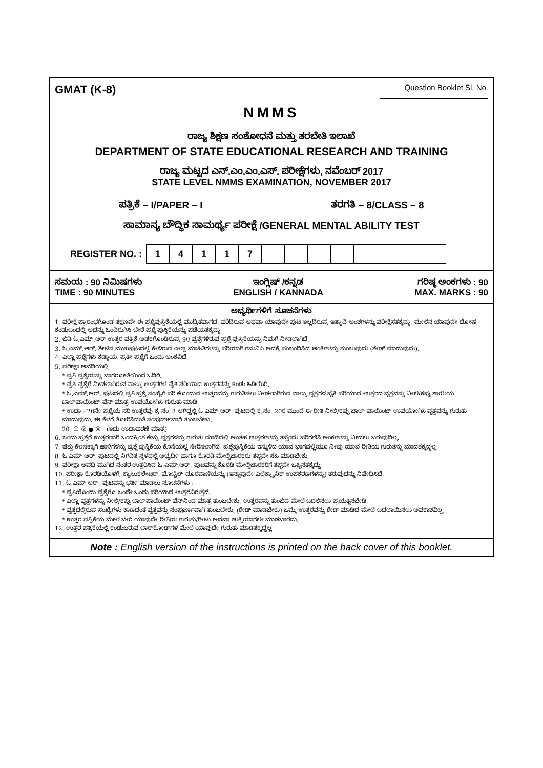GMAT (K-8) Question Booklet Sl. No.
NMMS
ರಾಜ್ಯ ಶಿಕ್ಷಣ ಸಂಶೋಧನೆ ಮತ್ತು ತರಬೇತಿ ಇಲಾಖೆ
DEPARTMENT OF STATE EDUCATIONAL RESEARCH AND TRAINING
ರಾಜ್ಯ ಮಟ್ಟದ ಎನ್.ಎಂ.ಎಂ.ಎಸ್. ಪರೀಕ್ಷೆಗಳು, ನವೆಂಬರ್ 2017
STATE LEVEL NMMS EXAMINATION, NOVEMBER 2017
ಪತ್ರಿಕೆ – I/PAPER – I ತರಗತಿ – 8/CLASS – 8
ಸಾಮಾನ್ಯ ಬೌದ್ಧಿಕ ಸಾಮರ್ಥ್ಯ ಪರೀಕ್ಷೆ /GENERAL MENTAL ABILITY TEST
REGISTER NO. :
| 1 | 4 | 1 | 1 | 7 | | | | | | | | |
ಸಮಯ : 90 ನಿಮಿಷಗಳು
TIME : 90 MINUTES
ಇಂಗ್ಲಿಷ್ /ಕನ್ನಡ
ENGLISH / KANNADA
ಗರಿಷ್ಠ ಅಂಕಗಳು : 90
MAX. MARKS : 90
ಅಭ್ಯರ್ಥಿಗಳಿಗೆ ಸೂಚನೆಗಳು
1. ಪರೀಕ್ಷೆ ಪ್ರಾರಂಭಗೊಂಡ ತಕ್ಷಣವೇ ಈ ಪ್ರಶ್ನೆಪುಸ್ತಿಕೆಯಲ್ಲಿ ಮುದ್ರಿತವಾಗದ, ಹರಿದಿರುವ ಅಥವಾ ಯಾವುದೇ ಪುಟ ಇಲ್ಲದಿರುವ, ಇತ್ಯಾದಿ ಅಂಶಗಳನ್ನು ಪರೀಕ್ಷಿಸತಕ್ಕದ್ದು. ಮೇಲಿನ ಯಾವುದೇ ದೋಷ ಕಂಡುಬಂದಲ್ಲಿ ಅದನ್ನು ಹಿಂದಿರುಗಿಸಿ ಬೇರೆ ಪ್ರಶ್ನೆ ಪುಸ್ತಿಕೆಯನ್ನು ಪಡೆಯತಕ್ಕದ್ದು.
2. ಬಿಡಿ ಓ.ಎಮ್.ಆರ್ ಉತ್ತರ ಪತ್ರಿಕೆ ಅಡಕಗೊಂಡಿರುವ, 90 ಪ್ರಶ್ನೆಗಳಿರುವ ಪ್ರಶ್ನೆ ಪುಸ್ತಿಕೆಯನ್ನು ನಿಮಗೆ ನೀಡಲಾಗಿದೆ.
3. ಓ.ಎಮ್.ಆರ್. ಶೀಟಿನ ಮುಖಪುಟದಲ್ಲಿ ಕೇಳಿರುವ ಎಲ್ಲಾ ಮಾಹಿತಿಗಳನ್ನು ಸರಿಯಾಗಿ ಗಮನಿಸಿ ಅದಕ್ಕೆ ಸಂಬಂಧಿಸಿದ ಅಂಕಿಗಳನ್ನು ತುಂಬುವುದು (ಶೇಡ್ ಮಾಡುವುದು).
4. ಎಲ್ಲಾ ಪ್ರಶ್ನೆಗಳು ಕಡ್ಡಾಯ. ಪ್ರತೀ ಪ್ರಶ್ನೆಗೆ ಒಂದು ಅಂಕವಿದೆ.
5. ಪರೀಕ್ಷಾ ಅವಧಿಯಲ್ಲಿ
* ಪ್ರತಿ ಪ್ರಶ್ನೆಯನ್ನು ಜಾಗರೂಕತೆಯಿಂದ ಓದಿರಿ.
* ಪ್ರತಿ ಪ್ರಶ್ನೆಗೆ ನೀಡಲಾಗಿರುವ ನಾಲ್ಕು ಉತ್ತರಗಳ ಪೈಕಿ ಸರಿಯಾದ ಉತ್ತರವನ್ನು ಕಂಡು ಹಿಡಿಯಿರಿ.
* ಓ.ಎಮ್.ಆರ್. ಪುಟದಲ್ಲಿ ಪ್ರತಿ ಪ್ರಶ್ನೆ ಸಂಖ್ಯೆಗೆ ಸರಿ ಹೊಂದುವ ಉತ್ತರವನ್ನು ಗುರುತಿಸಲು ನೀಡಲಾಗಿರುವ ನಾಲ್ಕು ವೃತ್ತಗಳ ಪೈಕಿ ಸರಿಯಾದ ಉತ್ತರದ ವೃತ್ತವನ್ನು ನೀಲಿ/ಕಪ್ಪು ಶಾಯಿಯ ಬಾಲ್‌ಪಾಯಿಂಟ್ ಪೆನ್ ಮಾತ್ರ ಉಪಯೋಗಿಸಿ ಗುರುತು ಮಾಡಿ.
* ಉದಾ : 20ನೇ ಪ್ರಶ್ನೆಯ ಸರಿ ಉತ್ತರವು ಕ್ರ.ಸಂ. 3 ಆಗಿದ್ದಲ್ಲಿ ಓ.ಎಮ್.ಆರ್. ಪುಟದಲ್ಲಿ ಕ್ರ.ಸಂ. 20ರ ಮುಂದೆ ಈ ರೀತಿ ನೀಲಿ/ಕಪ್ಪು ಬಾಲ್ ಪಾಯಿಂಟ್ ಉಪಯೋಗಿಸಿ ವೃತ್ತವನ್ನು ಗುರುತು ಮಾಡುವುದು. ಈ ಕೆಳಗೆ ತೋರಿಸಿದಂತೆ ಸಂಪೂರ್ಣವಾಗಿ ತುಂಬಬೇಕು.
20. ① ② ● ④ (ಇದು ಉದಾಹರಣೆ ಮಾತ್ರ)
6. ಒಂದು ಪ್ರಶ್ನೆಗೆ ಉತ್ತರವಾಗಿ ಒಂದಕ್ಕಿಂತ ಹೆಚ್ಚು ವೃತ್ತಗಳನ್ನು ಗುರುತು ಮಾಡಿದಲ್ಲಿ ಅಂತಹ ಉತ್ತರಗಳನ್ನು ತಪ್ಪೆಂದು ಪರಿಗಣಿಸಿ ಅಂಕಗಳನ್ನು ನೀಡಲು ಬರುವುದಿಲ್ಲ.
7. ಚಿತ್ತು ಕೆಲಸಕ್ಕಾಗಿ ಹಾಳೆಗಳನ್ನು ಪ್ರಶ್ನೆ ಪುಸ್ತಿಕೆಯ ಕೊನೆಯಲ್ಲಿ ಸೇರಿಸಲಾಗಿದೆ. ಪ್ರಶ್ನೆಪುಸ್ತಿಕೆಯ ಇನ್ನುಳಿದ ಯಾವ ಭಾಗದಲ್ಲಿಯೂ ನೀವು ಯಾವ ರೀತಿಯ ಗುರುತನ್ನು ಮಾಡತಕ್ಕದ್ದಲ್ಲ.
8. ಓ.ಎಮ್.ಆರ್. ಪುಟದಲ್ಲಿ ನಿಗದಿತ ಸ್ಥಳದಲ್ಲಿ ಅಭ್ಯರ್ಥಿ ಹಾಗೂ ಕೊಠಡಿ ಮೇಲ್ವಿಚಾರಕರು ತಪ್ಪದೇ ಸಹಿ ಮಾಡಬೇಕು.
9. ಪರೀಕ್ಷಾ ಅವಧಿ ಮುಗಿದ ನಂತರ ಉತ್ತರಿಸಿದ ಓ.ಎಮ್.ಆರ್. ಪುಟವನ್ನು ಕೊಠಡಿ ಮೇಲ್ವಿಚಾರಕರಿಗೆ ತಪ್ಪದೇ ಒಪ್ಪಿಸತಕ್ಕದ್ದು.
10. ಪರೀಕ್ಷಾ ಕೊಠಡಿಯೊಳಗೆ, ಕ್ಯಾಲುಕಲೇಟರ್, ಮೊಬೈಲ್ ದೂರವಾಣಿಯನ್ನು (ಇನ್ನಾವುದೇ ಎಲೆಕ್ಟ್ರಾನಿಕ್ ಉಪಕರಣಗಳನ್ನು) ತರುವುದನ್ನು ನಿಷೇಧಿಸಿದೆ.
11. ಓ.ಎಮ್.ಆರ್. ಪುಟವನ್ನು ಭರ್ತಿ ಮಾಡಲು ಸೂಚನೆಗಳು :
* ಪ್ರತಿಯೊಂದು ಪ್ರಶ್ನೆಗೂ ಒಂದೇ ಒಂದು ಸರಿಯಾದ ಉತ್ತರವಿರುತ್ತದೆ.
* ಎಲ್ಲಾ ವೃತ್ತಗಳನ್ನು ನೀಲಿ/ಕಪ್ಪು ಬಾಲ್‌ಪಾಯಿಂಟ್ ಪೆನ್‌ನಿಂದ ಮಾತ್ರ ತುಂಬಬೇಕು. ಉತ್ತರವನ್ನು ತುಂಬಿದ ಮೇಲೆ ಬದಲಿಸಲು ಪ್ರಯತ್ನಿಸಬೇಡಿ.
* ವೃತ್ತದಲ್ಲಿರುವ ಸಂಖ್ಯೆಗಳು ಕಾಣದಂತೆ ವೃತ್ತವನ್ನು ಸಂಪೂರ್ಣವಾಗಿ ತುಂಬಬೇಕು. (ಶೇಡ್ ಮಾಡಬೇಕು) ಒಮ್ಮೆ ಉತ್ತರವನ್ನು ಶೇಡ್ ಮಾಡಿದ ಮೇಲೆ ಬದಲಾಯಿಸಲು ಅವಕಾಶವಿಲ್ಲ.
* ಉತ್ತರ ಪತ್ರಿಕೆಯ ಮೇಲೆ ಬೇರೆ ಯಾವುದೇ ರೀತಿಯ ಗುರುತು/ಗೀಟು ಅಥವಾ ಚುಕ್ಕಿಯಾಗಲೀ ಮಾಡಬಾರದು.
12. ಉತ್ತರ ಪತ್ರಿಕೆಯಲ್ಲಿ ಕಂಡುಬರುವ ಬಾರ್‌ಕೋಡ್‌ಗಳ ಮೇಲೆ ಯಾವುದೇ ಗುರುತು ಮಾಡತಕ್ಕದ್ದಲ್ಲ.
Note : English version of the instructions is printed on the back cover of this booklet.